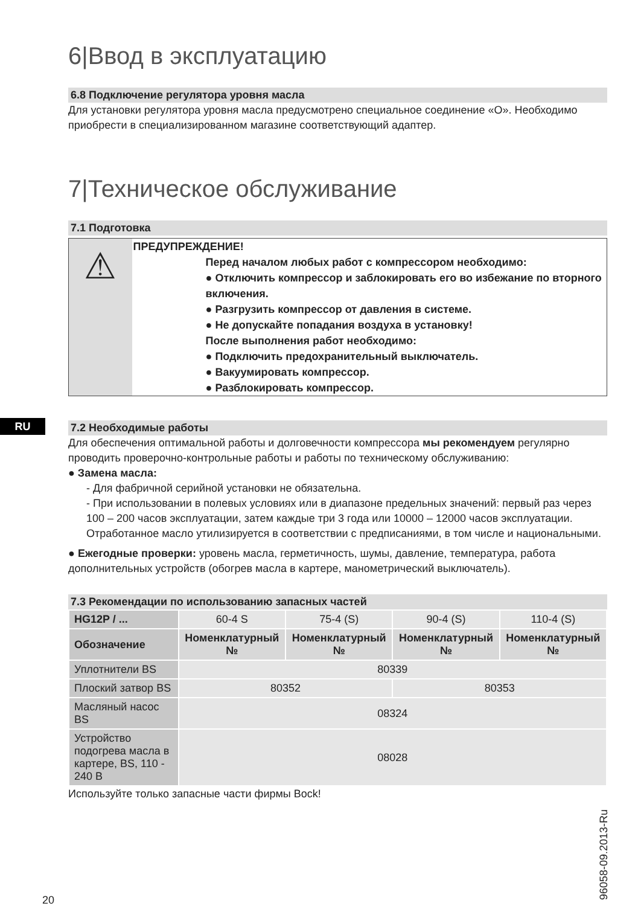RU
6|Ввод в эксплуатацию
6.8 Подключение регулятора уровня масла
Для установки регулятора уровня масла предусмотрено специальное соединение «О». Необходимо приобрести в специализированном магазине соответствующий адаптер.
7|Техническое обслуживание
7.1 Подготовка
⚠
ПРЕДУПРЕЖДЕНИЕ!
Перед началом любых работ с компрессором необходимо:
● Отключить компрессор и заблокировать его во избежание по вторного включения.
● Разгрузить компрессор от давления в системе.
● Не допускайте попадания воздуха в установку!
После выполнения работ необходимо:
● Подключить предохранительный выключатель.
● Вакуумировать компрессор.
● Разблокировать компрессор.
7.2 Необходимые работы
Для обеспечения оптимальной работы и долговечности компрессора мы рекомендуем регулярно проводить проверочно-контрольные работы и работы по техническому обслуживанию:
● Замена масла:
- Для фабричной серийной установки не обязательна.
- При использовании в полевых условиях или в диапазоне предельных значений: первый раз через 100 – 200 часов эксплуатации, затем каждые три 3 года или 10000 – 12000 часов эксплуатации. Отработанное масло утилизируется в соответствии с предписаниями, в том числе и национальными.
● Ежегодные проверки: уровень масла, герметичность, шумы, давление, температура, работа дополнительных устройств (обогрев масла в картере, манометрический выключатель).
7.3 Рекомендации по использованию запасных частей
| HG12P / ... | 60-4 S | 75-4 (S) | 90-4 (S) | 110-4 (S) |
| Обозначение | Номенклатурный № | Номенклатурный № | Номенклатурный № | Номенклатурный № |
| Уплотнители BS | 80339 | | | |
| Плоский затвор BS | 80352 | | 80353 | |
| Масляный насос BS | 08324 | | | |
| Устройство подогрева масла в картере, BS, 110 - 240 В | 08028 | | | |
Используйте только запасные части фирмы Bock!
20 96058-09.2013-Ru